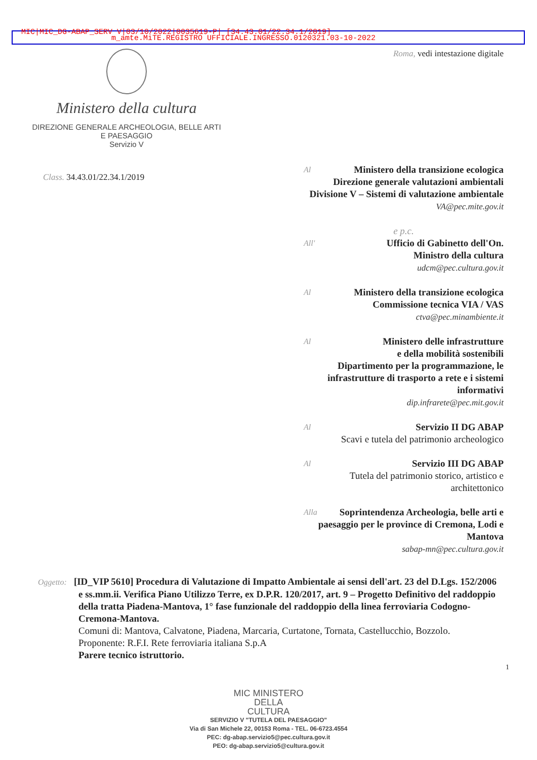MIC|MIC_DG-ABAP_SERV V|03/10/2022|0035619-P| [34.43.01/22.34.1/2019]
m_amte.MiTE.REGISTRO UFFICIALE.INGRESSO.0120321.03-10-2022
Ministero della cultura
DIREZIONE GENERALE ARCHEOLOGIA, BELLE ARTI
E PAESAGGIO
Servizio V
Roma, vedi intestazione digitale
Class. 34.43.01/22.34.1/2019
Al Ministero della transizione ecologica
Direzione generale valutazioni ambientali
Divisione V – Sistemi di valutazione ambientale
VA@pec.mite.gov.it
e p.c.
All' Ufficio di Gabinetto dell'On.
Ministro della cultura
udcm@pec.cultura.gov.it
Al Ministero della transizione ecologica
Commissione tecnica VIA / VAS
ctva@pec.minambiente.it
Al Ministero delle infrastrutture
e della mobilità sostenibili
Dipartimento per la programmazione, le infrastrutture di trasporto a rete e i sistemi informativi
dip.infrarete@pec.mit.gov.it
Al Servizio II DG ABAP
Scavi e tutela del patrimonio archeologico
Al Servizio III DG ABAP
Tutela del patrimonio storico, artistico e architettonico
Alla Soprintendenza Archeologia, belle arti e paesaggio per le province di Cremona, Lodi e Mantova
sabap-mn@pec.cultura.gov.it
Oggetto: [ID_VIP 5610] Procedura di Valutazione di Impatto Ambientale ai sensi dell'art. 23 del D.Lgs. 152/2006 e ss.mm.ii. Verifica Piano Utilizzo Terre, ex D.P.R. 120/2017, art. 9 – Progetto Definitivo del raddoppio della tratta Piadena-Mantova, 1° fase funzionale del raddoppio della linea ferroviaria Codogno-Cremona-Mantova.
Comuni di: Mantova, Calvatone, Piadena, Marcaria, Curtatone, Tornata, Castellucchio, Bozzolo.
Proponente: R.F.I. Rete ferroviaria italiana S.p.A
Parere tecnico istruttorio.
1
MIC MINISTERO
DELLA
CULTURA
SERVIZIO V "TUTELA DEL PAESAGGIO"
Via di San Michele 22, 00153 Roma - TEL. 06-6723.4554
PEC: dg-abap.servizio5@pec.cultura.gov.it
PEO: dg-abap.servizio5@cultura.gov.it